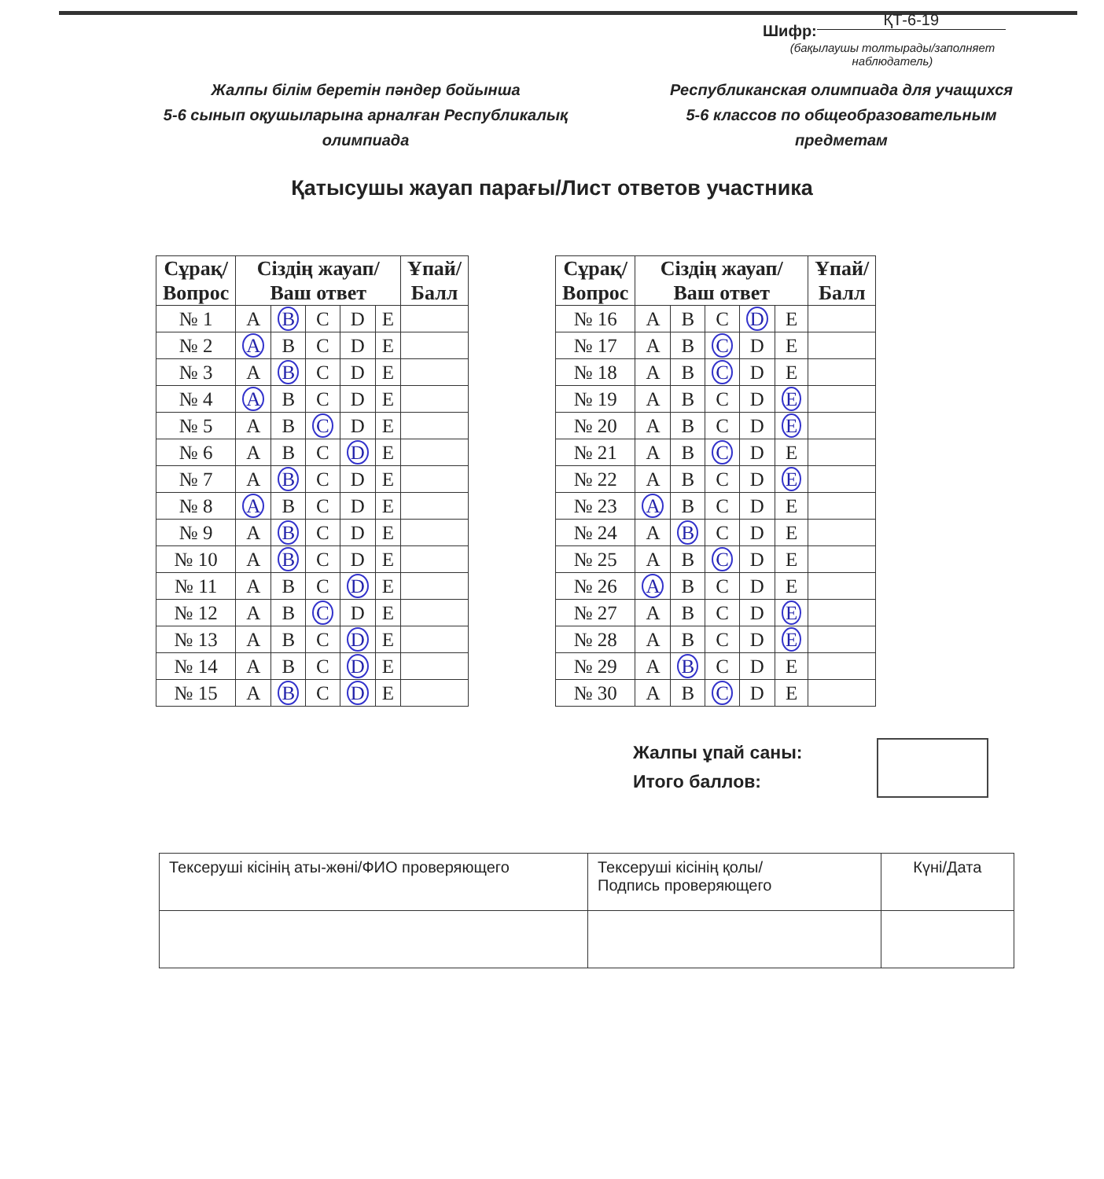Шифр: ҚТ-6-19
(бақылаушы толтырады/заполняет наблюдатель)
Жалпы білім беретін пәндер бойынша
5-6 сынып оқушыларына арналған Республикалық олимпиада
Республиканская олимпиада для учащихся
5-6 классов по общеобразовательным предметам
Қатысушы жауап парағы/Лист ответов участника
| Сұрақ/ Вопрос | Сіздің жауап/ Ваш ответ | | | | | Ұпай/ Балл |
| --- | --- | --- | --- | --- | --- | --- |
| № 1 | A | B | C | D | E | |
| № 2 | A | B | C | D | E | |
| № 3 | A | B | C | D | E | |
| № 4 | A | B | C | D | E | |
| № 5 | A | B | C | D | E | |
| № 6 | A | B | C | D | E | |
| № 7 | A | B | C | D | E | |
| № 8 | A | B | C | D | E | |
| № 9 | A | B | C | D | E | |
| № 10 | A | B | C | D | E | |
| № 11 | A | B | C | D | E | |
| № 12 | A | B | C | D | E | |
| № 13 | A | B | C | D | E | |
| № 14 | A | B | C | D | E | |
| № 15 | A | B | C | D | E | |
| Сұрақ/ Вопрос | Сіздің жауап/ Ваш ответ | | | | | Ұпай/ Балл |
| --- | --- | --- | --- | --- | --- | --- |
| № 16 | A | B | C | D | E | |
| № 17 | A | B | C | D | E | |
| № 18 | A | B | C | D | E | |
| № 19 | A | B | C | D | E | |
| № 20 | A | B | C | D | E | |
| № 21 | A | B | C | D | E | |
| № 22 | A | B | C | D | E | |
| № 23 | A | B | C | D | E | |
| № 24 | A | B | C | D | E | |
| № 25 | A | B | C | D | E | |
| № 26 | A | B | C | D | E | |
| № 27 | A | B | C | D | E | |
| № 28 | A | B | C | D | E | |
| № 29 | A | B | C | D | E | |
| № 30 | A | B | C | D | E | |
Жалпы ұпай саны:
Итого баллов:
| Тексеруші кісінің аты-жөні/ФИО проверяющего | Тексеруші кісінің қолы/ Подпись проверяющего | Күні/Дата |